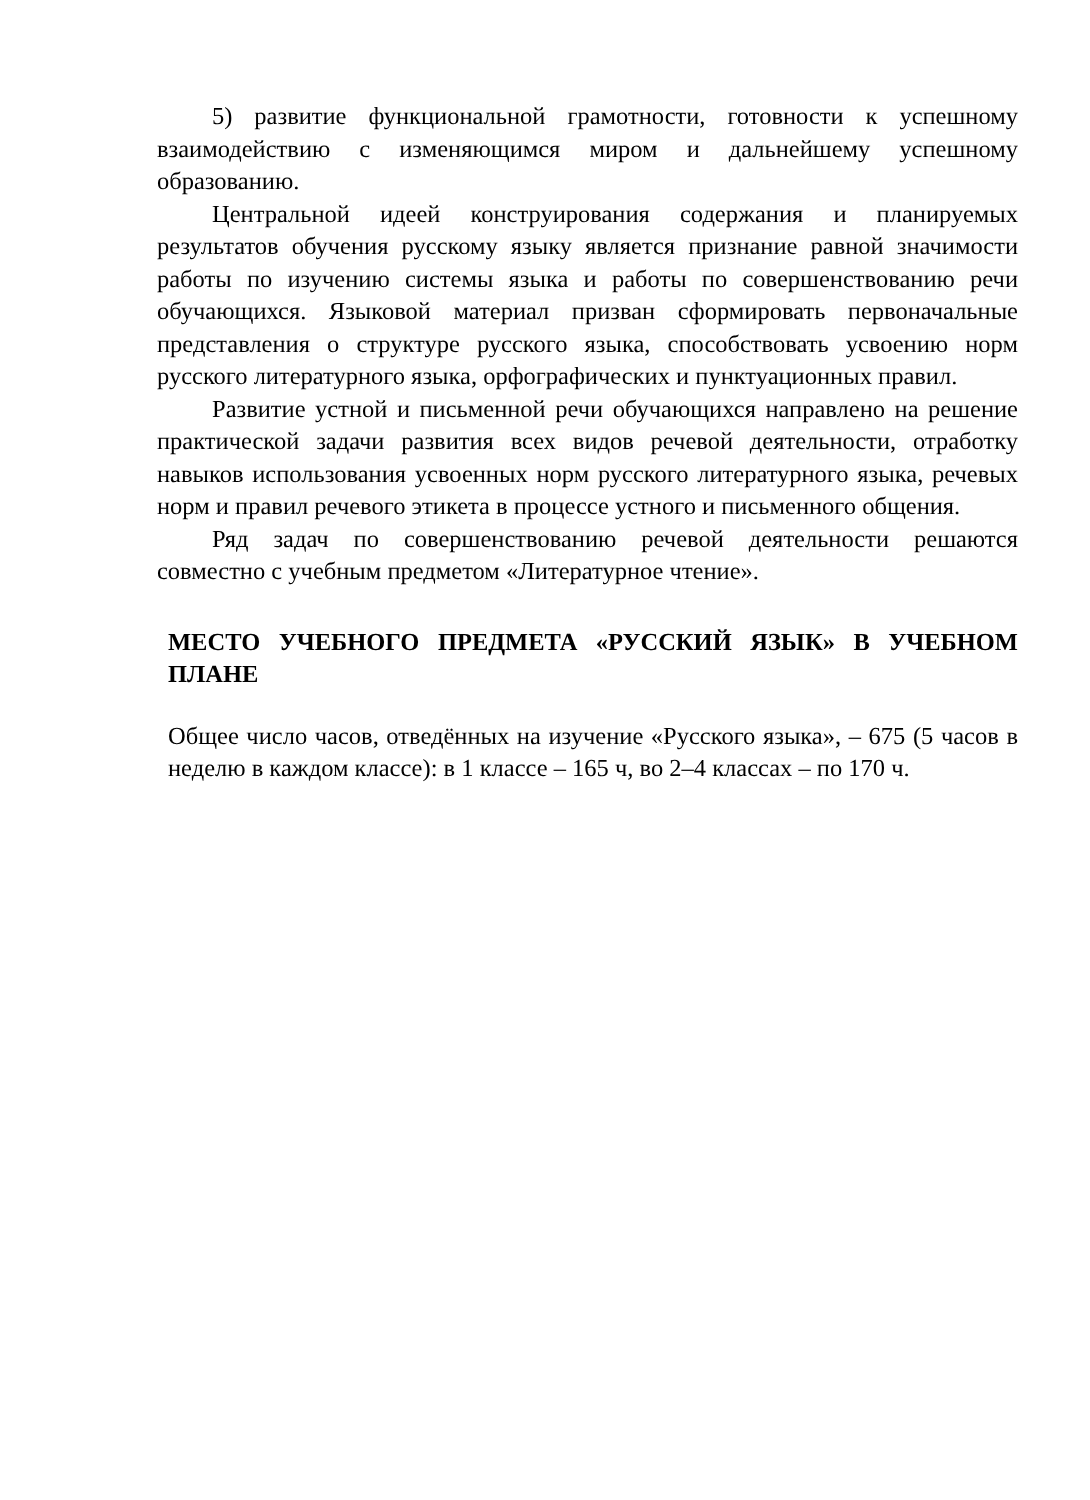5) развитие функциональной грамотности, готовности к успешному взаимодействию с изменяющимся миром и дальнейшему успешному образованию.
Центральной идеей конструирования содержания и планируемых результатов обучения русскому языку является признание равной значимости работы по изучению системы языка и работы по совершенствованию речи обучающихся. Языковой материал призван сформировать первоначальные представления о структуре русского языка, способствовать усвоению норм русского литературного языка, орфографических и пунктуационных правил.
Развитие устной и письменной речи обучающихся направлено на решение практической задачи развития всех видов речевой деятельности, отработку навыков использования усвоенных норм русского литературного языка, речевых норм и правил речевого этикета в процессе устного и письменного общения.
Ряд задач по совершенствованию речевой деятельности решаются совместно с учебным предметом «Литературное чтение».
МЕСТО УЧЕБНОГО ПРЕДМЕТА «РУССКИЙ ЯЗЫК» В УЧЕБНОМ ПЛАНЕ
Общее число часов, отведённых на изучение «Русского языка», – 675 (5 часов в неделю в каждом классе): в 1 классе – 165 ч, во 2–4 классах – по 170 ч.